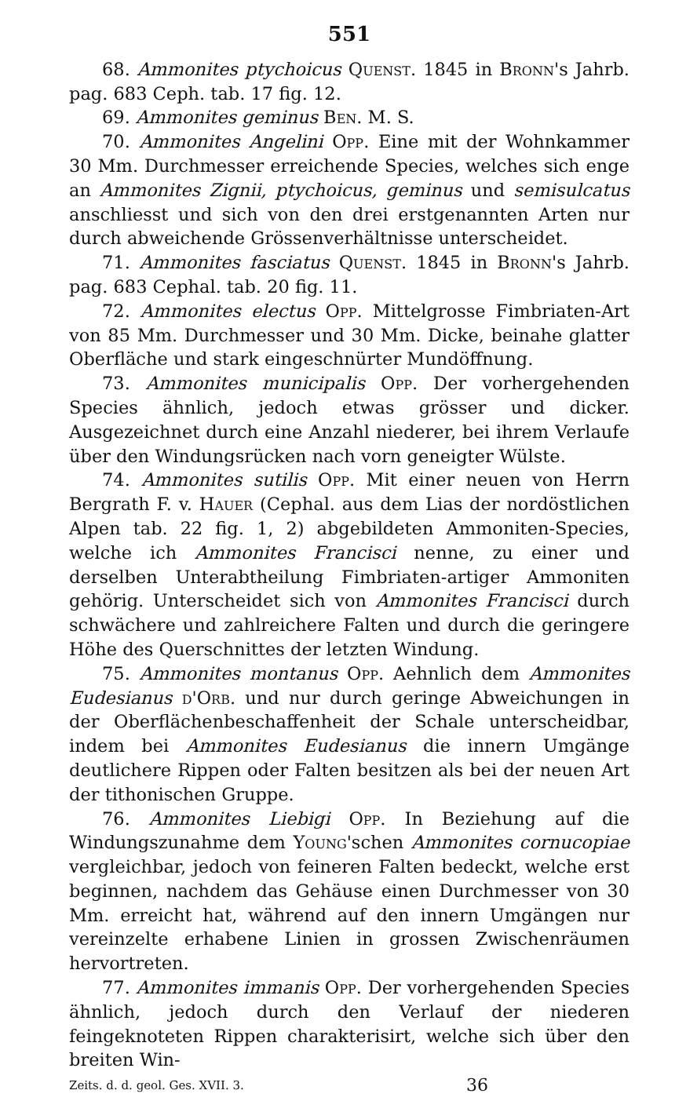551
68. Ammonites ptychoicus Quenst. 1845 in Bronn's Jahrb. pag. 683 Ceph. tab. 17 fig. 12.
69. Ammonites geminus Ben. M. S.
70. Ammonites Angelini Opp. Eine mit der Wohnkammer 30 Mm. Durchmesser erreichende Species, welches sich enge an Ammonites Zignii, ptychoicus, geminus und semisulcatus anschliesst und sich von den drei erstgenannten Arten nur durch abweichende Grössenverhältnisse unterscheidet.
71. Ammonites fasciatus Quenst. 1845 in Bronn's Jahrb. pag. 683 Cephal. tab. 20 fig. 11.
72. Ammonites electus Opp. Mittelgrosse Fimbriaten-Art von 85 Mm. Durchmesser und 30 Mm. Dicke, beinahe glatter Oberfläche und stark eingeschnürter Mundöffnung.
73. Ammonites municipalis Opp. Der vorhergehenden Species ähnlich, jedoch etwas grösser und dicker. Ausgezeichnet durch eine Anzahl niederer, bei ihrem Verlaufe über den Windungsrücken nach vorn geneigter Wülste.
74. Ammonites sutilis Opp. Mit einer neuen von Herrn Bergrath F. v. Hauer (Cephal. aus dem Lias der nordöstlichen Alpen tab. 22 fig. 1, 2) abgebildeten Ammoniten-Species, welche ich Ammonites Francisci nenne, zu einer und derselben Unterabtheilung Fimbriaten-artiger Ammoniten gehörig. Unterscheidet sich von Ammonites Francisci durch schwächere und zahlreichere Falten und durch die geringere Höhe des Querschnittes der letzten Windung.
75. Ammonites montanus Opp. Aehnlich dem Ammonites Eudesianus d'Orb. und nur durch geringe Abweichungen in der Oberflächenbeschaffenheit der Schale unterscheidbar, indem bei Ammonites Eudesianus die innern Umgänge deutlichere Rippen oder Falten besitzen als bei der neuen Art der tithonischen Gruppe.
76. Ammonites Liebigi Opp. In Beziehung auf die Windungszunahme dem Young'schen Ammonites cornucopiae vergleichbar, jedoch von feineren Falten bedeckt, welche erst beginnen, nachdem das Gehäuse einen Durchmesser von 30 Mm. erreicht hat, während auf den innern Umgängen nur vereinzelte erhabene Linien in grossen Zwischenräumen hervortreten.
77. Ammonites immanis Opp. Der vorhergehenden Species ähnlich, jedoch durch den Verlauf der niederen feingeknoteten Rippen charakterisirt, welche sich über den breiten Win-
Zeits. d. d. geol. Ges. XVII. 3. 36